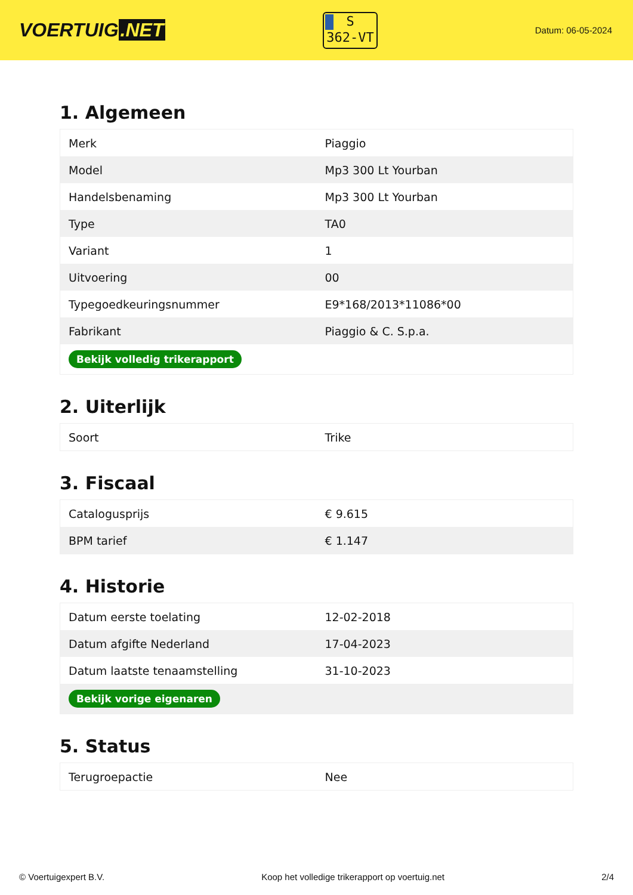VOERTUIG.NET
S
362-VT
Datum: 06-05-2024
1. Algemeen
| Merk | Piaggio |
| Model | Mp3 300 Lt Yourban |
| Handelsbenaming | Mp3 300 Lt Yourban |
| Type | TA0 |
| Variant | 1 |
| Uitvoering | 00 |
| Typegoedkeuringsnummer | E9*168/2013*11086*00 |
| Fabrikant | Piaggio & C. S.p.a. |
| Bekijk volledig trikerapport | |
2. Uiterlijk
| Soort | Trike |
3. Fiscaal
| Catalogusprijs | € 9.615 |
| BPM tarief | € 1.147 |
4. Historie
| Datum eerste toelating | 12-02-2018 |
| Datum afgifte Nederland | 17-04-2023 |
| Datum laatste tenaamstelling | 31-10-2023 |
| Bekijk vorige eigenaren | |
5. Status
| Terugroepactie | Nee |
© Voertuigexpert B.V. Koop het volledige trikerapport op voertuig.net 2/4